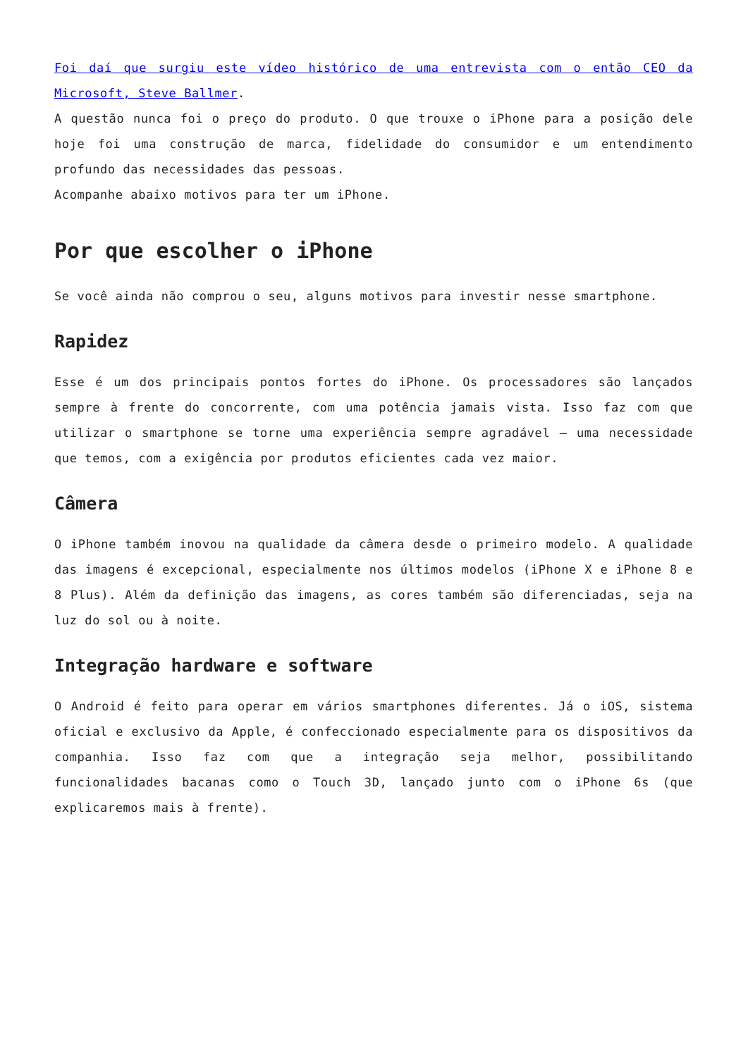Foi daí que surgiu este vídeo histórico de uma entrevista com o então CEO da Microsoft, Steve Ballmer.
A questão nunca foi o preço do produto. O que trouxe o iPhone para a posição dele hoje foi uma construção de marca, fidelidade do consumidor e um entendimento profundo das necessidades das pessoas.
Acompanhe abaixo motivos para ter um iPhone.
Por que escolher o iPhone
Se você ainda não comprou o seu, alguns motivos para investir nesse smartphone.
Rapidez
Esse é um dos principais pontos fortes do iPhone. Os processadores são lançados sempre à frente do concorrente, com uma potência jamais vista. Isso faz com que utilizar o smartphone se torne uma experiência sempre agradável – uma necessidade que temos, com a exigência por produtos eficientes cada vez maior.
Câmera
O iPhone também inovou na qualidade da câmera desde o primeiro modelo. A qualidade das imagens é excepcional, especialmente nos últimos modelos (iPhone X e iPhone 8 e 8 Plus). Além da definição das imagens, as cores também são diferenciadas, seja na luz do sol ou à noite.
Integração hardware e software
O Android é feito para operar em vários smartphones diferentes. Já o iOS, sistema oficial e exclusivo da Apple, é confeccionado especialmente para os dispositivos da companhia. Isso faz com que a integração seja melhor, possibilitando funcionalidades bacanas como o Touch 3D, lançado junto com o iPhone 6s (que explicaremos mais à frente).